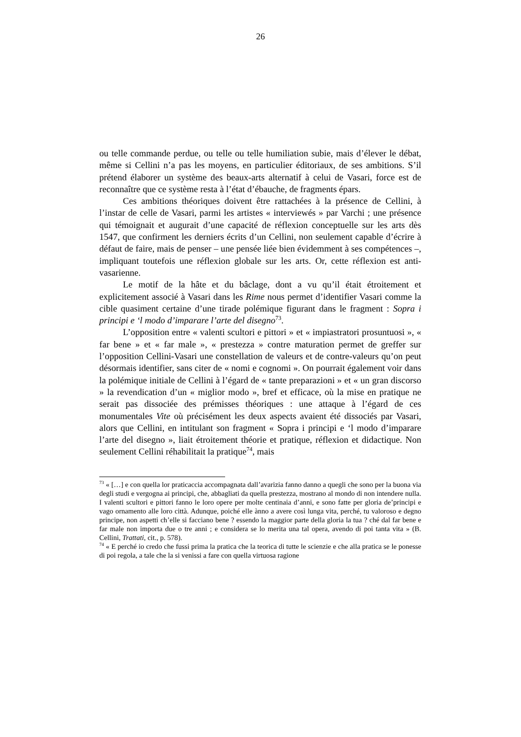26
ou telle commande perdue, ou telle ou telle humiliation subie, mais d’élever le débat, même si Cellini n’a pas les moyens, en particulier éditoriaux, de ses ambitions. S’il prétend élaborer un système des beaux-arts alternatif à celui de Vasari, force est de reconnaître que ce système resta à l’état d’ébauche, de fragments épars.
Ces ambitions théoriques doivent être rattachées à la présence de Cellini, à l’instar de celle de Vasari, parmi les artistes « interviewés » par Varchi ; une présence qui témoignait et augurait d’une capacité de réflexion conceptuelle sur les arts dès 1547, que confirment les derniers écrits d’un Cellini, non seulement capable d’écrire à défaut de faire, mais de penser – une pensée liée bien évidemment à ses compétences –, impliquant toutefois une réflexion globale sur les arts. Or, cette réflexion est anti-vasarienne.
Le motif de la hâte et du bâclage, dont a vu qu’il était étroitement et explicitement associé à Vasari dans les Rime nous permet d’identifier Vasari comme la cible quasiment certaine d’une tirade polémique figurant dans le fragment : Sopra i principi e ‘l modo d’imparare l’arte del disegno<sup>73</sup>.
L’opposition entre « valenti scultori e pittori » et « impiastratori prosuntuosi », « far bene » et « far male », « prestezza » contre maturation permet de greffer sur l’opposition Cellini-Vasari une constellation de valeurs et de contre-valeurs qu’on peut désormais identifier, sans citer de « nomi e cognomi ». On pourrait également voir dans la polémique initiale de Cellini à l’égard de « tante preparazioni » et « un gran discorso » la revendication d’un « miglior modo », bref et efficace, où la mise en pratique ne serait pas dissociée des prémisses théoriques : une attaque à l’égard de ces monumentales Vite où précisément les deux aspects avaient été dissociés par Vasari, alors que Cellini, en intitulant son fragment « Sopra i principi e ‘l modo d’imparare l’arte del disegno », liait étroitement théorie et pratique, réflexion et didactique. Non seulement Cellini réhabilitait la pratique<sup>74</sup>, mais
<sup>73</sup> « […] e con quella lor praticaccia accompagnata dall’avarizia fanno danno a quegli che sono per la buona via degli studi e vergogna ai principi, che, abbagliati da quella prestezza, mostrano al mondo di non intendere nulla. I valenti scultori e pittori fanno le loro opere per molte centinaia d’anni, e sono fatte per gloria de’principi e vago ornamento alle loro città. Adunque, poiché elle ànno a avere così lunga vita, perché, tu valoroso e degno principe, non aspetti ch’elle si facciano bene ? essendo la maggior parte della gloria la tua ? ché dal far bene e far male non importa due o tre anni ; e considera se lo merita una tal opera, avendo di poi tanta vita » (B. Cellini, Trattati, cit., p. 578).
<sup>74</sup> « E perché io credo che fussi prima la pratica che la teorica di tutte le scienzie e che alla pratica se le ponesse di poi regola, a tale che la si venissi a fare con quella virtuosa ragione